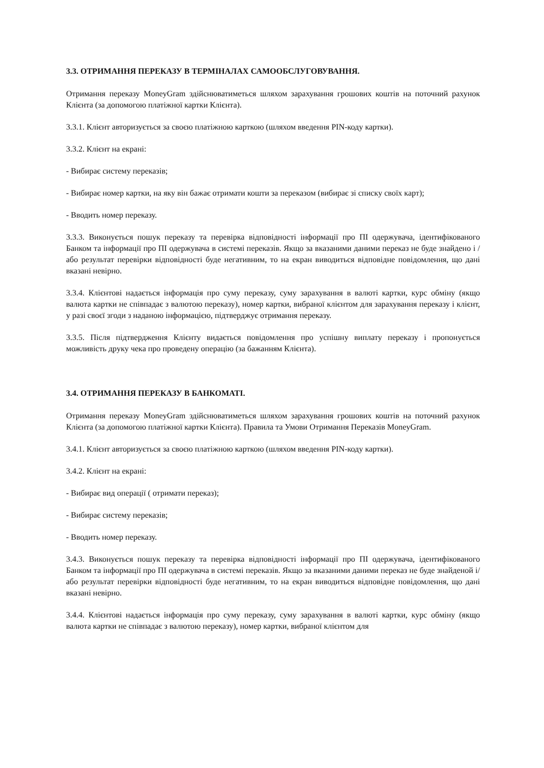3.3. ОТРИМАННЯ ПЕРЕКАЗУ В ТЕРМІНАЛАХ САМООБСЛУГОВУВАННЯ.
Отримання переказу MoneyGram здійснюватиметься шляхом зарахування грошових коштів на поточний рахунок Клієнта (за допомогою платіжної картки Клієнта).
3.3.1. Клієнт авторизується за своєю платіжною карткою (шляхом введення PIN-коду картки).
3.3.2. Клієнт на екрані:
- Вибирає систему переказів;
- Вибирає номер картки, на яку він бажає отримати кошти за переказом (вибирає зі списку своїх карт);
- Вводить номер переказу.
3.3.3. Виконується пошук переказу та перевірка відповідності інформації про ПІ одержувача, ідентифікованого Банком та інформації про ПІ одержувача в системі переказів. Якщо за вказаними даними переказ не буде знайдено і / або результат перевірки відповідності буде негативним, то на екран виводиться відповідне повідомлення, що дані вказані невірно.
3.3.4. Клієнтові надається інформація про суму переказу, суму зарахування в валюті картки, курс обміну (якщо валюта картки не співпадає з валютою переказу), номер картки, вибраної клієнтом для зарахування переказу і клієнт, у разі своєї згоди з наданою інформацією, підтверджує отримання переказу.
3.3.5. Після підтвердження Клієнту видається повідомлення про успішну виплату переказу і пропонується можливість друку чека про проведену операцію (за бажанням Клієнта).
3.4. ОТРИМАННЯ ПЕРЕКАЗУ В БАНКОМАТІ.
Отримання переказу MoneyGram здійснюватиметься шляхом зарахування грошових коштів на поточний рахунок Клієнта (за допомогою платіжної картки Клієнта). Правила та Умови Отримання Переказів MoneyGram.
3.4.1. Клієнт авторизується за своєю платіжною карткою (шляхом введення PIN-коду картки).
3.4.2. Клієнт на екрані:
- Вибирає вид операції ( отримати переказ);
- Вибирає систему переказів;
- Вводить номер переказу.
3.4.3. Виконується пошук переказу та перевірка відповідності інформації про ПІ одержувача, ідентифікованого Банком та інформації про ПІ одержувача в системі переказів. Якщо за вказаними даними переказ не буде знайденой і/або результат перевірки відповідності буде негативним, то на екран виводиться відповідне повідомлення, що дані вказані невірно.
3.4.4. Клієнтові надається інформація про суму переказу, суму зарахування в валюті картки, курс обміну (якщо валюта картки не співпадає з валютою переказу), номер картки, вибраної клієнтом для